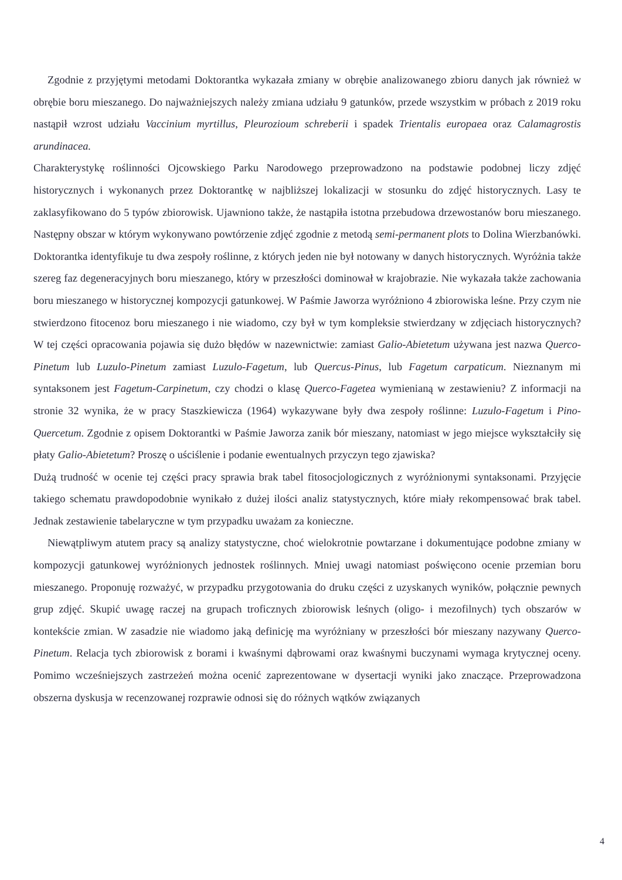Zgodnie z przyjętymi metodami Doktorantka wykazała zmiany w obrębie analizowanego zbioru danych jak również w obrębie boru mieszanego. Do najważniejszych należy zmiana udziału 9 gatunków, przede wszystkim w próbach z 2019 roku nastąpił wzrost udziału Vaccinium myrtillus, Pleurozioum schreberii i spadek Trientalis europaea oraz Calamagrostis arundinacea.
Charakterystykę roślinności Ojcowskiego Parku Narodowego przeprowadzono na podstawie podobnej liczy zdjęć historycznych i wykonanych przez Doktorantkę w najbliższej lokalizacji w stosunku do zdjęć historycznych. Lasy te zaklasyfikowano do 5 typów zbiorowisk. Ujawniono także, że nastąpiła istotna przebudowa drzewostanów boru mieszanego. Następny obszar w którym wykonywano powtórzenie zdjęć zgodnie z metodą semi-permanent plots to Dolina Wierzbanówki. Doktorantka identyfikuje tu dwa zespoły roślinne, z których jeden nie był notowany w danych historycznych. Wyróżnia także szereg faz degeneracyjnych boru mieszanego, który w przeszłości dominował w krajobrazie. Nie wykazała także zachowania boru mieszanego w historycznej kompozycji gatunkowej. W Paśmie Jaworza wyróżniono 4 zbiorowiska leśne. Przy czym nie stwierdzono fitocenoz boru mieszanego i nie wiadomo, czy był w tym kompleksie stwierdzany w zdjęciach historycznych? W tej części opracowania pojawia się dużo błędów w nazewnictwie: zamiast Galio-Abietetum używana jest nazwa Querco-Pinetum lub Luzulo-Pinetum zamiast Luzulo-Fagetum, lub Quercus-Pinus, lub Fagetum carpaticum. Nieznanym mi syntaksonem jest Fagetum-Carpinetum, czy chodzi o klasę Querco-Fagetea wymienianą w zestawieniu? Z informacji na stronie 32 wynika, że w pracy Staszkiewicza (1964) wykazywane były dwa zespoły roślinne: Luzulo-Fagetum i Pino-Quercetum. Zgodnie z opisem Doktorantki w Paśmie Jaworza zanik bór mieszany, natomiast w jego miejsce wykształciły się płaty Galio-Abietetum? Proszę o uściślenie i podanie ewentualnych przyczyn tego zjawiska?
Dużą trudność w ocenie tej części pracy sprawia brak tabel fitosocjologicznych z wyróżnionymi syntaksonami. Przyjęcie takiego schematu prawdopodobnie wynikało z dużej ilości analiz statystycznych, które miały rekompensować brak tabel. Jednak zestawienie tabelaryczne w tym przypadku uważam za konieczne.
Niewątpliwym atutem pracy są analizy statystyczne, choć wielokrotnie powtarzane i dokumentujące podobne zmiany w kompozycji gatunkowej wyróżnionych jednostek roślinnych. Mniej uwagi natomiast poświęcono ocenie przemian boru mieszanego. Proponuję rozważyć, w przypadku przygotowania do druku części z uzyskanych wyników, połącznie pewnych grup zdjęć. Skupić uwagę raczej na grupach troficznych zbiorowisk leśnych (oligo- i mezofilnych) tych obszarów w kontekście zmian. W zasadzie nie wiadomo jaką definicję ma wyróżniany w przeszłości bór mieszany nazywany Querco-Pinetum. Relacja tych zbiorowisk z borami i kwaśnymi dąbrowami oraz kwaśnymi buczynami wymaga krytycznej oceny. Pomimo wcześniejszych zastrzeżeń można ocenić zaprezentowane w dysertacji wyniki jako znaczące. Przeprowadzona obszerna dyskusja w recenzowanej rozprawie odnosi się do różnych wątków związanych
4